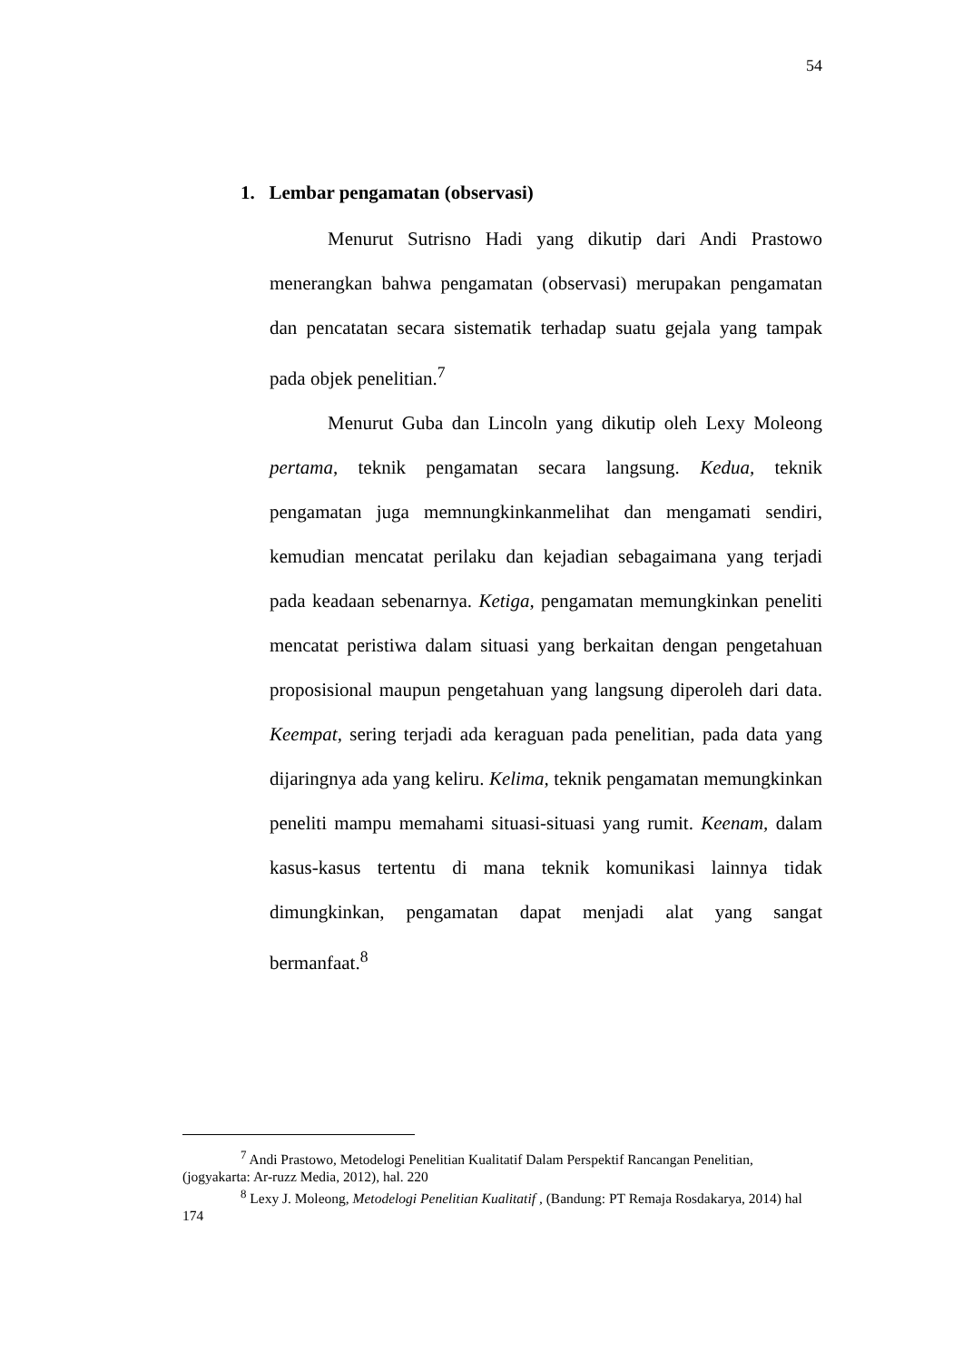54
1. Lembar pengamatan (observasi)
Menurut Sutrisno Hadi yang dikutip dari Andi Prastowo menerangkan bahwa pengamatan (observasi) merupakan pengamatan dan pencatatan secara sistematik terhadap suatu gejala yang tampak pada objek penelitian.<sup>7</sup>
Menurut Guba dan Lincoln yang dikutip oleh Lexy Moleong pertama, teknik pengamatan secara langsung. Kedua, teknik pengamatan juga memnungkinkanmelihat dan mengamati sendiri, kemudian mencatat perilaku dan kejadian sebagaimana yang terjadi pada keadaan sebenarnya. Ketiga, pengamatan memungkinkan peneliti mencatat peristiwa dalam situasi yang berkaitan dengan pengetahuan proposisional maupun pengetahuan yang langsung diperoleh dari data. Keempat, sering terjadi ada keraguan pada penelitian, pada data yang dijaringnya ada yang keliru. Kelima, teknik pengamatan memungkinkan peneliti mampu memahami situasi-situasi yang rumit. Keenam, dalam kasus-kasus tertentu di mana teknik komunikasi lainnya tidak dimungkinkan, pengamatan dapat menjadi alat yang sangat bermanfaat.<sup>8</sup>
<sup>7</sup> Andi Prastowo, Metodelogi Penelitian Kualitatif Dalam Perspektif Rancangan Penelitian, (jogyakarta: Ar-ruzz Media, 2012), hal. 220
<sup>8</sup> Lexy J. Moleong, Metodelogi Penelitian Kualitatif , (Bandung: PT Remaja Rosdakarya, 2014) hal 174